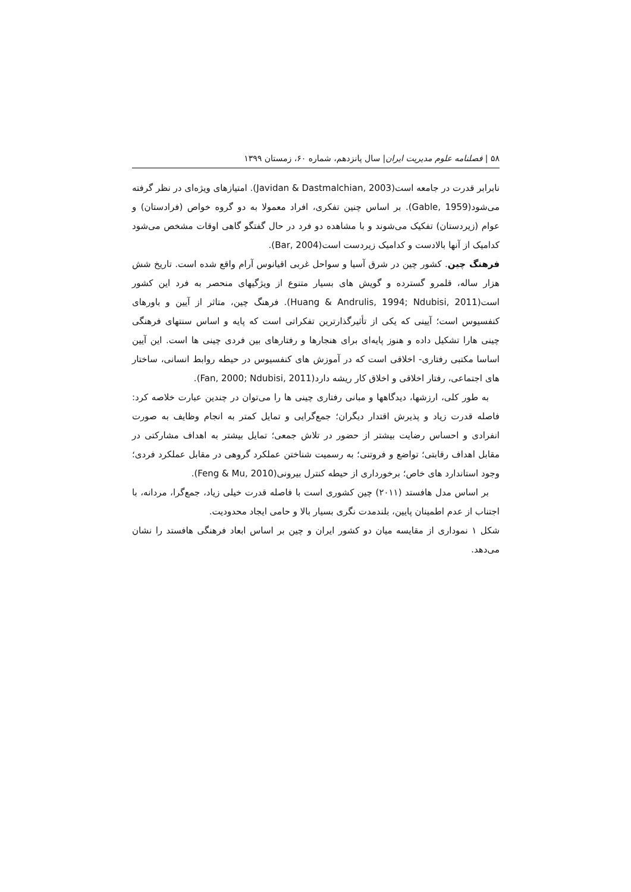۵۸ | فصلنامه علوم مدیریت ایران| سال پانزدهم، شماره ۶۰، زمستان ۱۳۹۹
نابرابر قدرت در جامعه است(Javidan & Dastmalchian, 2003). امتیازهای ویژه‌ای در نظر گرفته می‌شود(Gable, 1959). بر اساس چنین تفکری، افراد معمولا به دو گروه خواص (فرادستان) و عوام (زیردستان) تفکیک می‌شوند و با مشاهده دو فرد در حال گفتگو گاهی اوقات مشخص می‌شود کدامیک از آنها بالادست و کدامیک زیردست است(Bar, 2004).
فرهنگ چین. کشور چین در شرق آسیا و سواحل غربی اقیانوس آرام واقع شده است. تاریخ شش هزار ساله، قلمرو گسترده و گویش های بسیار متنوع از ویژگیهای منحصر به فرد این کشور است(Huang & Andrulis, 1994; Ndubisi, 2011). فرهنگ چین، متاثر از آیین و باورهای کنفسیوس است؛ آیینی که یکی از تأثیرگذارترین تفکراتی است که پایه و اساس سنتهای فرهنگی چینی هارا تشکیل داده و هنوز پایه‌ای برای هنجارها و رفتارهای بین فردی چینی ها است. این آیین اساسا مکتبی رفتاری- اخلاقی است که در آموزش های کنفسیوس در حیطه روابط انسانی، ساختار های اجتماعی، رفتار اخلاقی و اخلاق کار ریشه دارد(Fan, 2000; Ndubisi, 2011).
به طور کلی، ارزشها، دیدگاهها و مبانی رفتاری چینی ها را می‌توان در چندین عبارت خلاصه کرد: فاصله قدرت زیاد و پذیرش اقتدار دیگران؛ جمع‌گرایی و تمایل کمتر به انجام وظایف به صورت انفرادی و احساس رضایت بیشتر از حضور در تلاش جمعی؛ تمایل بیشتر به اهداف مشارکتی در مقابل اهداف رقابتی؛ تواضع و فروتنی؛ به رسمیت شناختن عملکرد گروهی در مقابل عملکرد فردی؛ وجود استاندارد های خاص؛ برخورداری از حیطه کنترل بیرونی(Feng & Mu, 2010).
بر اساس مدل هافستد (۲۰۱۱) چین کشوری است با فاصله قدرت خیلی زیاد، جمع‌گرا، مردانه، با اجتناب از عدم اطمینان پایین، بلندمدت نگری بسیار بالا و حامی ایجاد محدودیت.
شکل ۱ نموداری از مقایسه میان دو کشور ایران و چین بر اساس ابعاد فرهنگی هافستد را نشان می‌دهد.